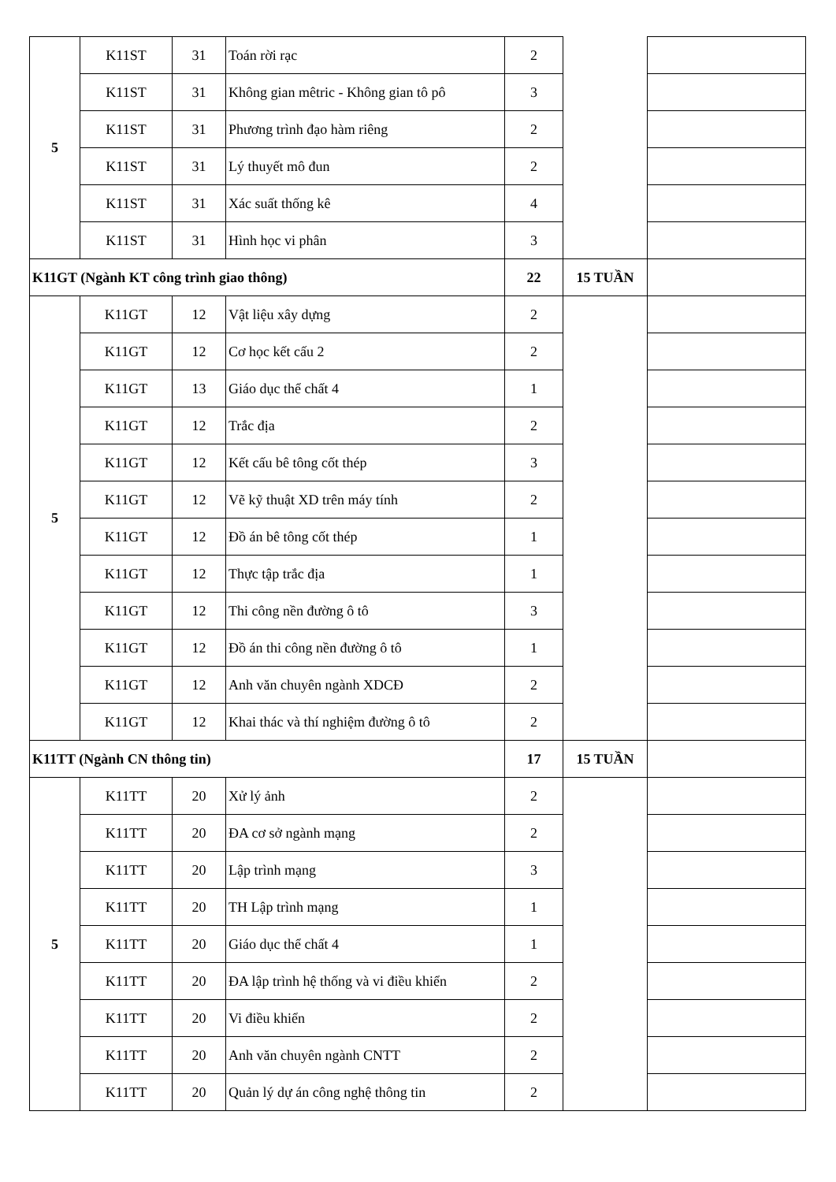| 5 | K11ST | 31 | Toán rời rạc | 2 | | |
| | K11ST | 31 | Không gian mêtric - Không gian tô pô | 3 | | |
| | K11ST | 31 | Phương trình đạo hàm riêng | 2 | | |
| | K11ST | 31 | Lý thuyết mô đun | 2 | | |
| | K11ST | 31 | Xác suất thống kê | 4 | | |
| | K11ST | 31 | Hình học vi phân | 3 | | |
| K11GT (Ngành KT công trình giao thông) | | | | 22 | 15 TUẦN | |
| 5 | K11GT | 12 | Vật liệu xây dựng | 2 | | |
| | K11GT | 12 | Cơ học kết cấu 2 | 2 | | |
| | K11GT | 13 | Giáo dục thể chất 4 | 1 | | |
| | K11GT | 12 | Trắc địa | 2 | | |
| | K11GT | 12 | Kết cấu bê tông cốt thép | 3 | | |
| | K11GT | 12 | Vẽ kỹ thuật XD trên máy tính | 2 | | |
| | K11GT | 12 | Đồ án bê tông cốt thép | 1 | | |
| | K11GT | 12 | Thực tập trắc địa | 1 | | |
| | K11GT | 12 | Thi công nền đường ô tô | 3 | | |
| | K11GT | 12 | Đồ án thi công nền đường ô tô | 1 | | |
| | K11GT | 12 | Anh văn chuyên ngành XDCĐ | 2 | | |
| | K11GT | 12 | Khai thác và thí nghiệm đường ô tô | 2 | | |
| K11TT (Ngành CN thông tin) | | | | 17 | 15 TUẦN | |
| 5 | K11TT | 20 | Xử lý ảnh | 2 | | |
| | K11TT | 20 | ĐA cơ sở ngành mạng | 2 | | |
| | K11TT | 20 | Lập trình mạng | 3 | | |
| | K11TT | 20 | TH Lập trình mạng | 1 | | |
| | K11TT | 20 | Giáo dục thể chất 4 | 1 | | |
| | K11TT | 20 | ĐA lập trình hệ thống và vi điều khiển | 2 | | |
| | K11TT | 20 | Vi điều khiển | 2 | | |
| | K11TT | 20 | Anh văn chuyên ngành CNTT | 2 | | |
| | K11TT | 20 | Quản lý dự án công nghệ thông tin | 2 | | |